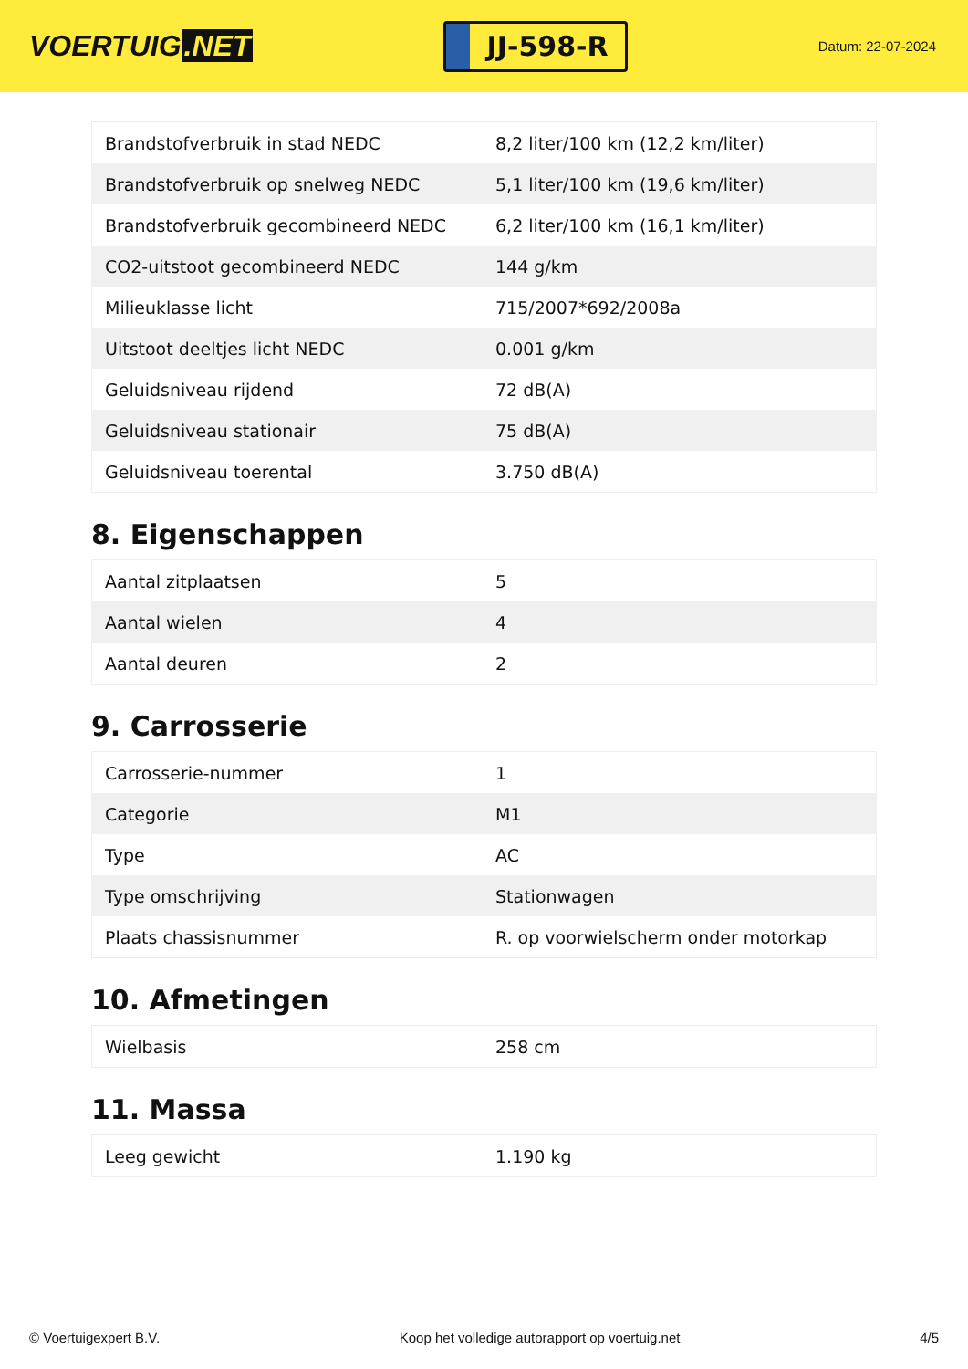VOERTUIG.NET
JJ-598-R
Datum: 22-07-2024
| Brandstofverbruik in stad NEDC | 8,2 liter/100 km (12,2 km/liter) |
| Brandstofverbruik op snelweg NEDC | 5,1 liter/100 km (19,6 km/liter) |
| Brandstofverbruik gecombineerd NEDC | 6,2 liter/100 km (16,1 km/liter) |
| CO2-uitstoot gecombineerd NEDC | 144 g/km |
| Milieuklasse licht | 715/2007*692/2008a |
| Uitstoot deeltjes licht NEDC | 0.001 g/km |
| Geluidsniveau rijdend | 72 dB(A) |
| Geluidsniveau stationair | 75 dB(A) |
| Geluidsniveau toerental | 3.750 dB(A) |
8. Eigenschappen
| Aantal zitplaatsen | 5 |
| Aantal wielen | 4 |
| Aantal deuren | 2 |
9. Carrosserie
| Carrosserie-nummer | 1 |
| Categorie | M1 |
| Type | AC |
| Type omschrijving | Stationwagen |
| Plaats chassisnummer | R. op voorwielscherm onder motorkap |
10. Afmetingen
| Wielbasis | 258 cm |
11. Massa
| Leeg gewicht | 1.190 kg |
© Voertuigexpert B.V. Koop het volledige autorapport op voertuig.net 4/5